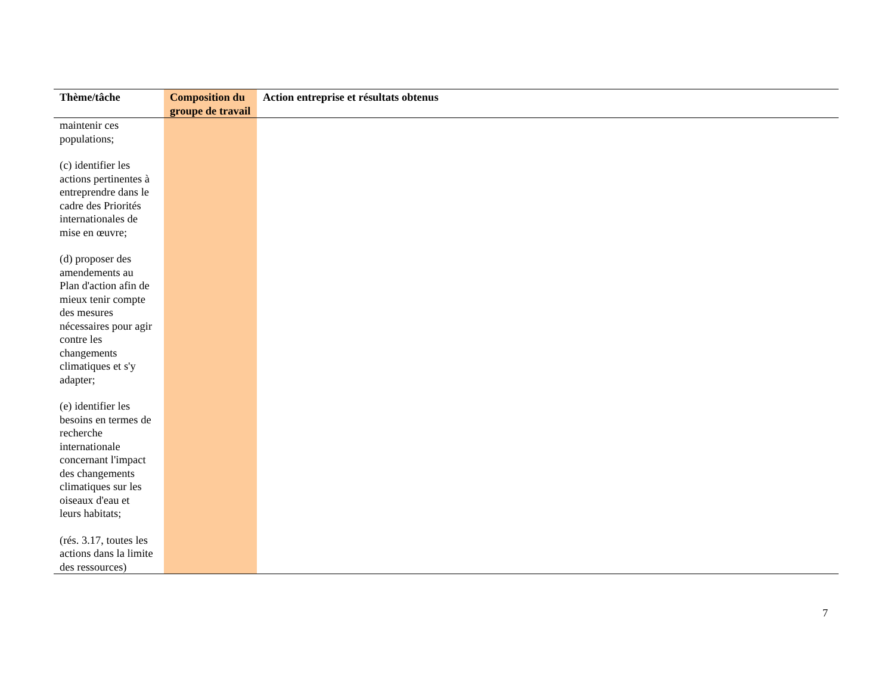| Thème/tâche | Composition du groupe de travail | Action entreprise et résultats obtenus |
| --- | --- | --- |
| maintenir ces populations; (c) identifier les actions pertinentes à entreprendre dans le cadre des Priorités internationales de mise en œuvre; (d) proposer des amendements au Plan d'action afin de mieux tenir compte des mesures nécessaires pour agir contre les changements climatiques et s'y adapter; (e) identifier les besoins en termes de recherche internationale concernant l'impact des changements climatiques sur les oiseaux d'eau et leurs habitats; (rés. 3.17, toutes les actions dans la limite des ressources) | | |
7